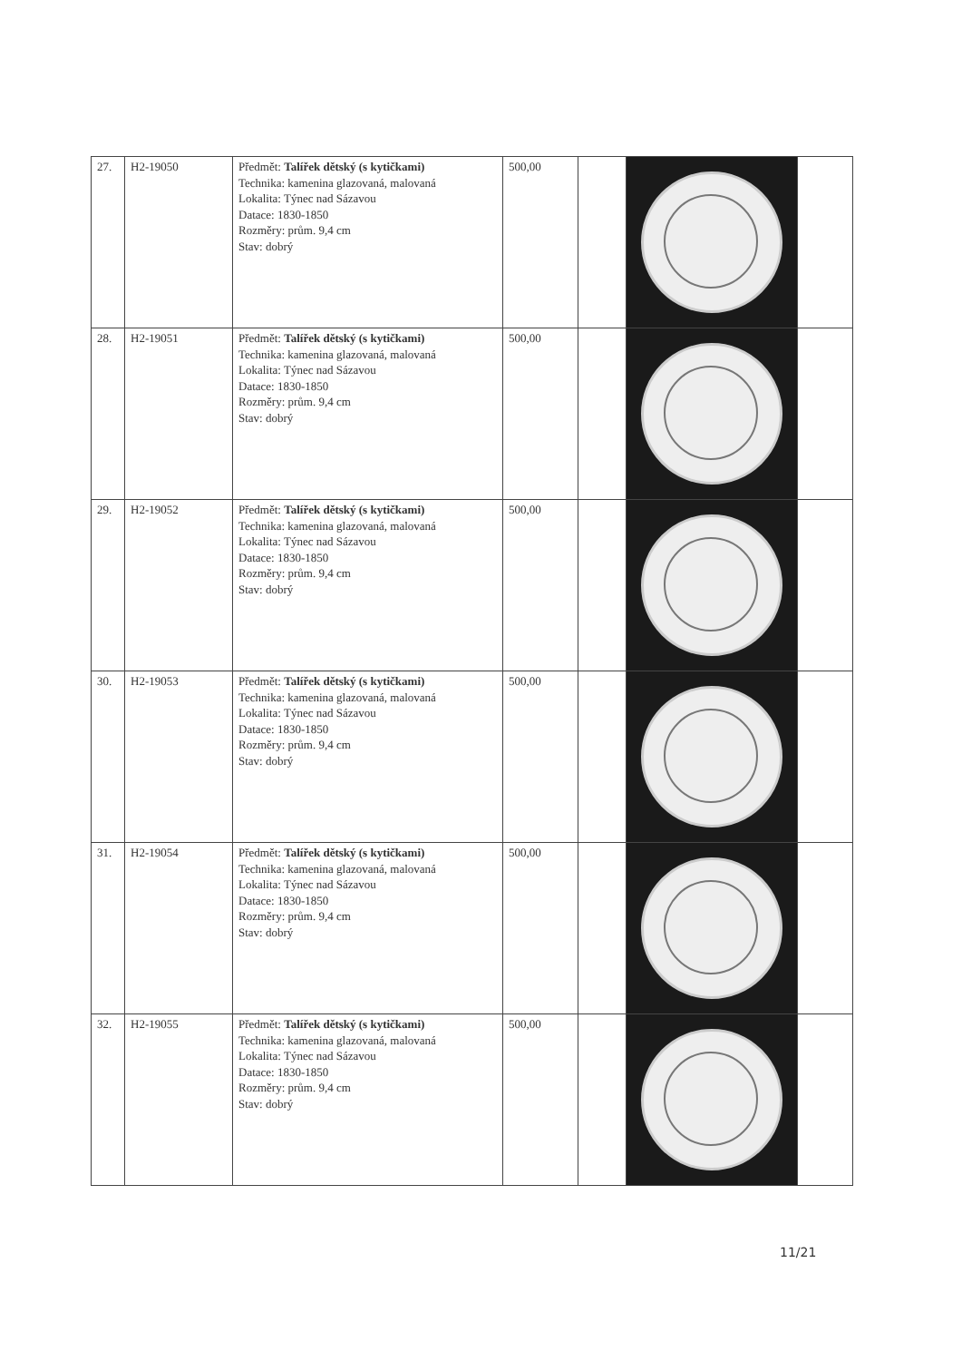| 27. | H2-19050 | Předmět: Talířek dětský (s kytičkami) Technika: kamenina glazovaná, malovaná Lokalita: Týnec nad Sázavou Datace: 1830-1850 Rozměry: prům. 9,4 cm Stav: dobrý | 500,00 | | | |
| 28. | H2-19051 | Předmět: Talířek dětský (s kytičkami) Technika: kamenina glazovaná, malovaná Lokalita: Týnec nad Sázavou Datace: 1830-1850 Rozměry: prům. 9,4 cm Stav: dobrý | 500,00 | | | |
| 29. | H2-19052 | Předmět: Talířek dětský (s kytičkami) Technika: kamenina glazovaná, malovaná Lokalita: Týnec nad Sázavou Datace: 1830-1850 Rozměry: prům. 9,4 cm Stav: dobrý | 500,00 | | | |
| 30. | H2-19053 | Předmět: Talířek dětský (s kytičkami) Technika: kamenina glazovaná, malovaná Lokalita: Týnec nad Sázavou Datace: 1830-1850 Rozměry: prům. 9,4 cm Stav: dobrý | 500,00 | | | |
| 31. | H2-19054 | Předmět: Talířek dětský (s kytičkami) Technika: kamenina glazovaná, malovaná Lokalita: Týnec nad Sázavou Datace: 1830-1850 Rozměry: prům. 9,4 cm Stav: dobrý | 500,00 | | | |
| 32. | H2-19055 | Předmět: Talířek dětský (s kytičkami) Technika: kamenina glazovaná, malovaná Lokalita: Týnec nad Sázavou Datace: 1830-1850 Rozměry: prům. 9,4 cm Stav: dobrý | 500,00 | | | |
11/21